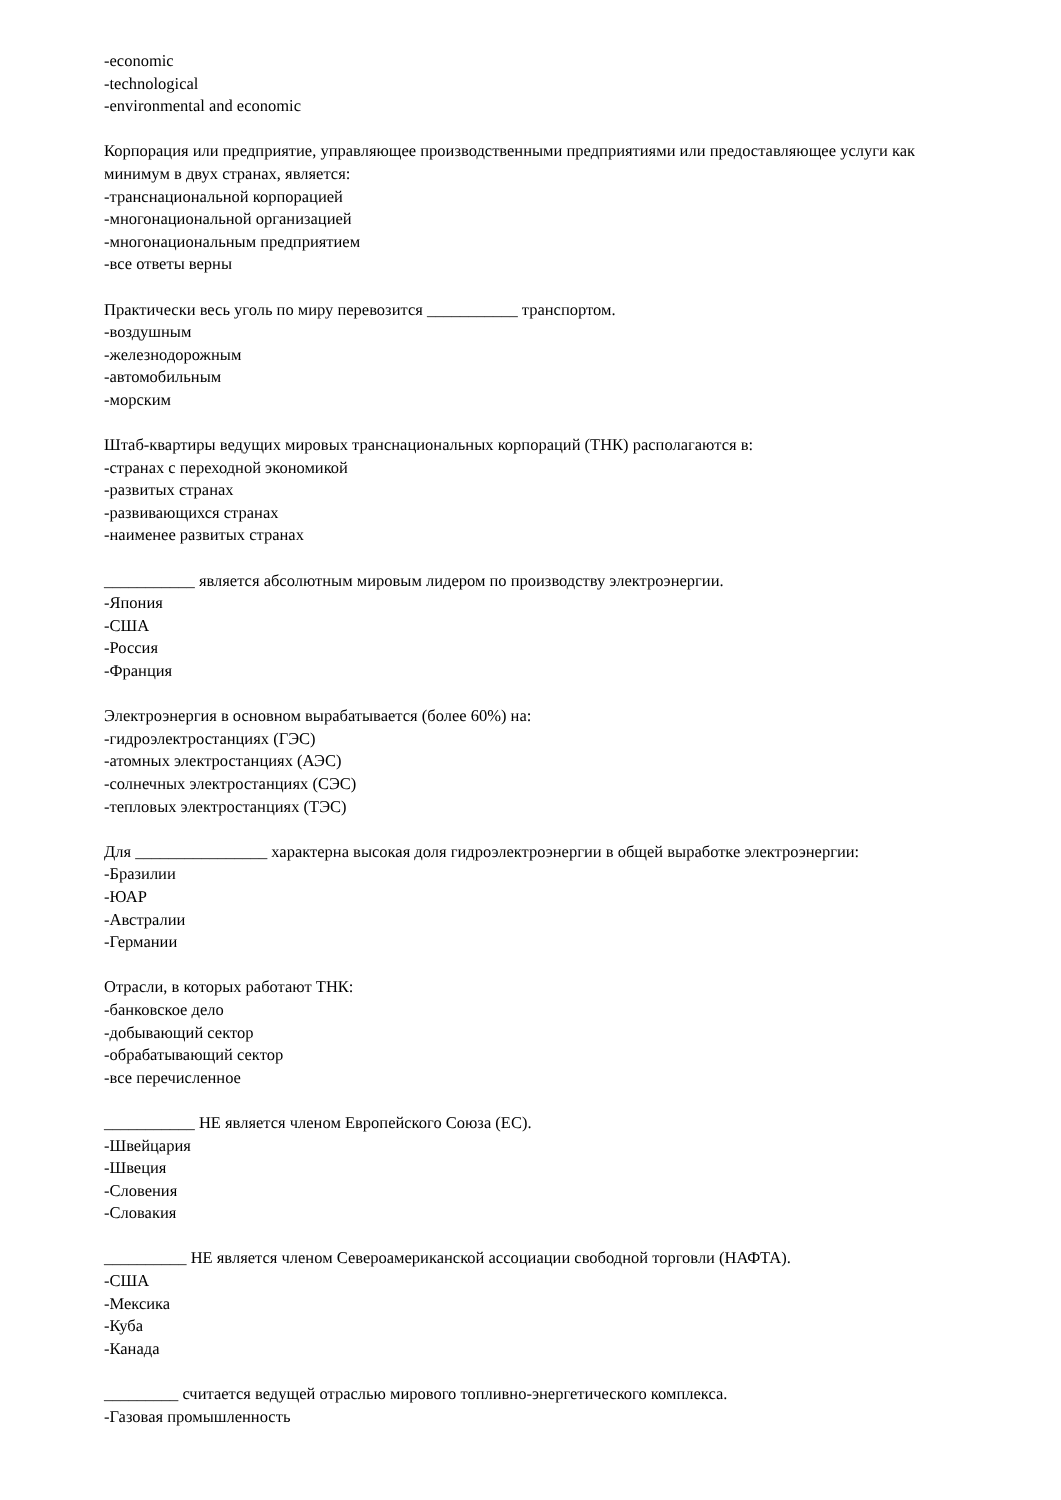-economic
-technological
-environmental and economic
Корпорация или предприятие, управляющее производственными предприятиями или предоставляющее услуги как минимум в двух странах, является:
-транснациональной корпорацией
-многонациональной организацией
-многонациональным предприятием
-все ответы верны
Практически весь уголь по миру перевозится ___________ транспортом.
-воздушным
-железнодорожным
-автомобильным
-морским
Штаб-квартиры ведущих мировых транснациональных корпораций (ТНК) располагаются в:
-странах с переходной экономикой
-развитых странах
-развивающихся странах
-наименее развитых странах
___________ является абсолютным мировым лидером по производству электроэнергии.
-Япония
-США
-Россия
-Франция
Электроэнергия в основном вырабатывается (более 60%) на:
-гидроэлектростанциях (ГЭС)
-атомных электростанциях (АЭС)
-солнечных электростанциях (СЭС)
-тепловых электростанциях (ТЭС)
Для ________________ характерна высокая доля гидроэлектроэнергии в общей выработке электроэнергии:
-Бразилии
-ЮАР
-Австралии
-Германии
Отрасли, в которых работают ТНК:
-банковское дело
-добывающий сектор
-обрабатывающий сектор
-все перечисленное
___________ НЕ является членом Европейского Союза (ЕС).
-Швейцария
-Швеция
-Словения
-Словакия
__________ НЕ является членом Североамериканской ассоциации свободной торговли (НАФТА).
-США
-Мексика
-Куба
-Канада
_________ считается ведущей отраслью мирового топливно-энергетического комплекса.
-Газовая промышленность